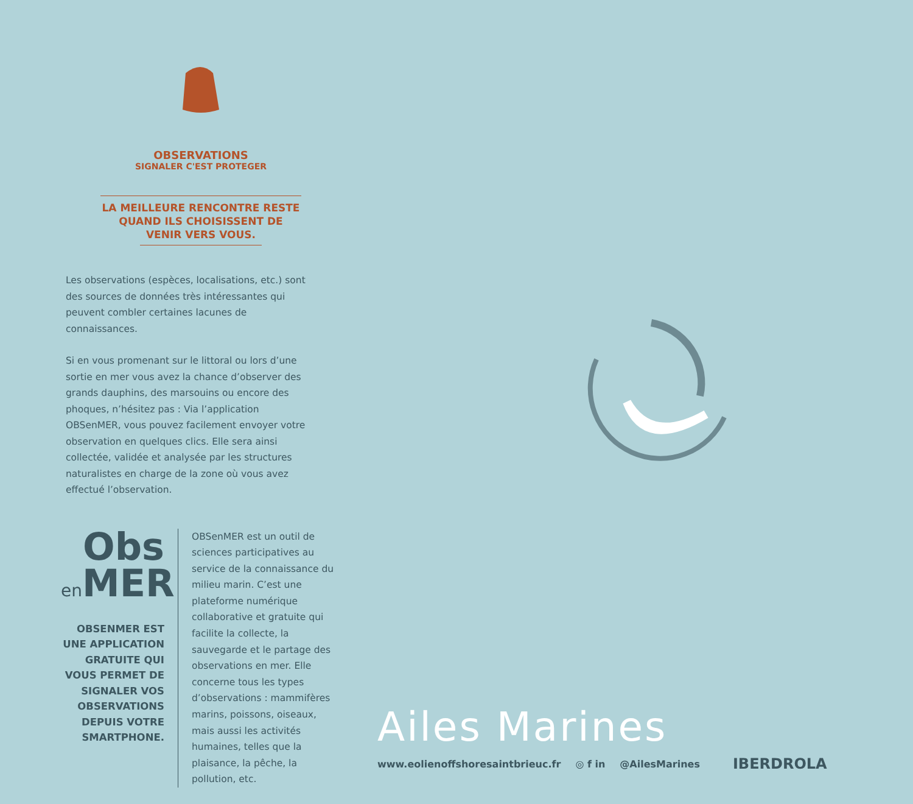OBSERVATIONS
SIGNALER C'EST PROTEGER
LA MEILLEURE RENCONTRE RESTE QUAND ILS CHOISISSENT DE VENIR VERS VOUS.
Les observations (espèces, localisations, etc.) sont des sources de données très intéressantes qui peuvent combler certaines lacunes de connaissances.
Si en vous promenant sur le littoral ou lors d’une sortie en mer vous avez la chance d’observer des grands dauphins, des marsouins ou encore des phoques, n’hésitez pas : Via l’application OBSenMER, vous pouvez facilement envoyer votre observation en quelques clics. Elle sera ainsi collectée, validée et analysée par les structures naturalistes en charge de la zone où vous avez effectué l’observation.
Obs
en MER
OBSENMER EST UNE APPLICATION GRATUITE QUI VOUS PERMET DE SIGNALER VOS OBSERVATIONS DEPUIS VOTRE SMARTPHONE.
OBSenMER est un outil de sciences participatives au service de la connaissance du milieu marin. C’est une plateforme numérique collaborative et gratuite qui facilite la collecte, la sauvegarde et le partage des observations en mer. Elle concerne tous les types d’observations : mammifères marins, poissons, oiseaux, mais aussi les activités humaines, telles que la plaisance, la pêche, la pollution, etc.
Ailes Marines
www.eolienoffshoresaintbrieuc.fr ◎ f in @AilesMarines IBERDROLA